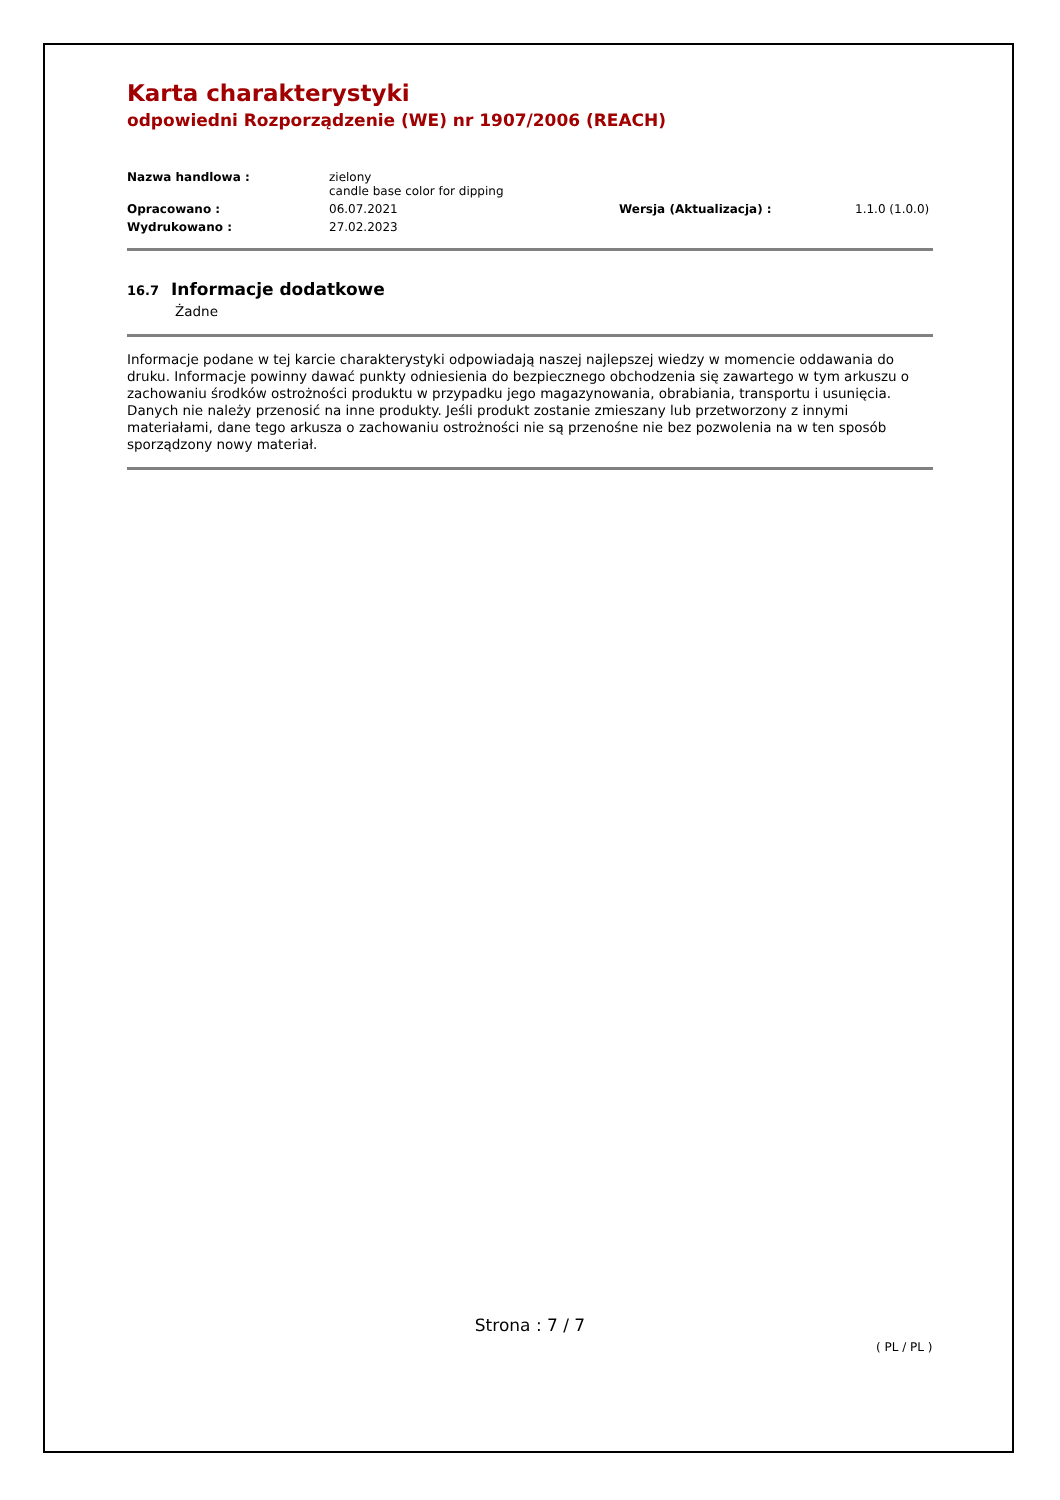Karta charakterystyki
odpowiedni Rozporządzenie (WE) nr 1907/2006 (REACH)
Nazwa handlowa :
zielony
candle base color for dipping
Opracowano :
06.07.2021
Wersja (Aktualizacja) :
1.1.0 (1.0.0)
Wydrukowano :
27.02.2023
16.7 Informacje dodatkowe
Żadne
Informacje podane w tej karcie charakterystyki odpowiadają naszej najlepszej wiedzy w momencie oddawania do druku. Informacje powinny dawać punkty odniesienia do bezpiecznego obchodzenia się zawartego w tym arkuszu o zachowaniu środków ostrożności produktu w przypadku jego magazynowania, obrabiania, transportu i usunięcia. Danych nie należy przenosić na inne produkty. Jeśli produkt zostanie zmieszany lub przetworzony z innymi materiałami, dane tego arkusza o zachowaniu ostrożności nie są przenośne nie bez pozwolenia na w ten sposób sporządzony nowy materiał.
Strona : 7 / 7
( PL / PL )